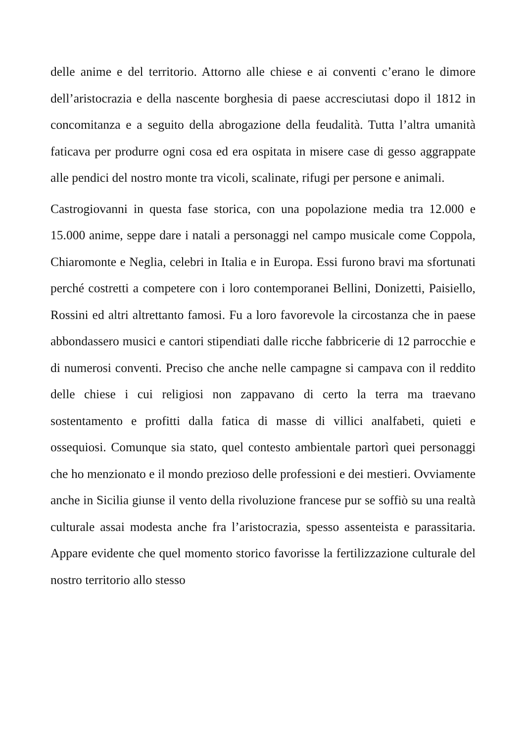delle anime e del territorio. Attorno alle chiese e ai conventi c’erano le dimore dell’aristocrazia e della nascente borghesia di paese accresciutasi dopo il 1812 in concomitanza e a seguito della abrogazione della feudalità. Tutta l’altra umanità faticava per produrre ogni cosa ed era ospitata in misere case di gesso aggrappate alle pendici del nostro monte tra vicoli, scalinate, rifugi per persone e animali.
Castrogiovanni in questa fase storica, con una popolazione media tra 12.000 e 15.000 anime, seppe dare i natali a personaggi nel campo musicale come Coppola, Chiaromonte e Neglia, celebri in Italia e in Europa. Essi furono bravi ma sfortunati perché costretti a competere con i loro contemporanei Bellini, Donizetti, Paisiello, Rossini ed altri altrettanto famosi. Fu a loro favorevole la circostanza che in paese abbondassero musici e cantori stipendiati dalle ricche fabbricerie di 12 parrocchie e di numerosi conventi. Preciso che anche nelle campagne si campava con il reddito delle chiese i cui religiosi non zappavano di certo la terra ma traevano sostentamento e profitti dalla fatica di masse di villici analfabeti, quieti e ossequiosi. Comunque sia stato, quel contesto ambientale partorì quei personaggi che ho menzionato e il mondo prezioso delle professioni e dei mestieri. Ovviamente anche in Sicilia giunse il vento della rivoluzione francese pur se soffiò su una realtà culturale assai modesta anche fra l’aristocrazia, spesso assenteista e parassitaria. Appare evidente che quel momento storico favorisse la fertilizzazione culturale del nostro territorio allo stesso